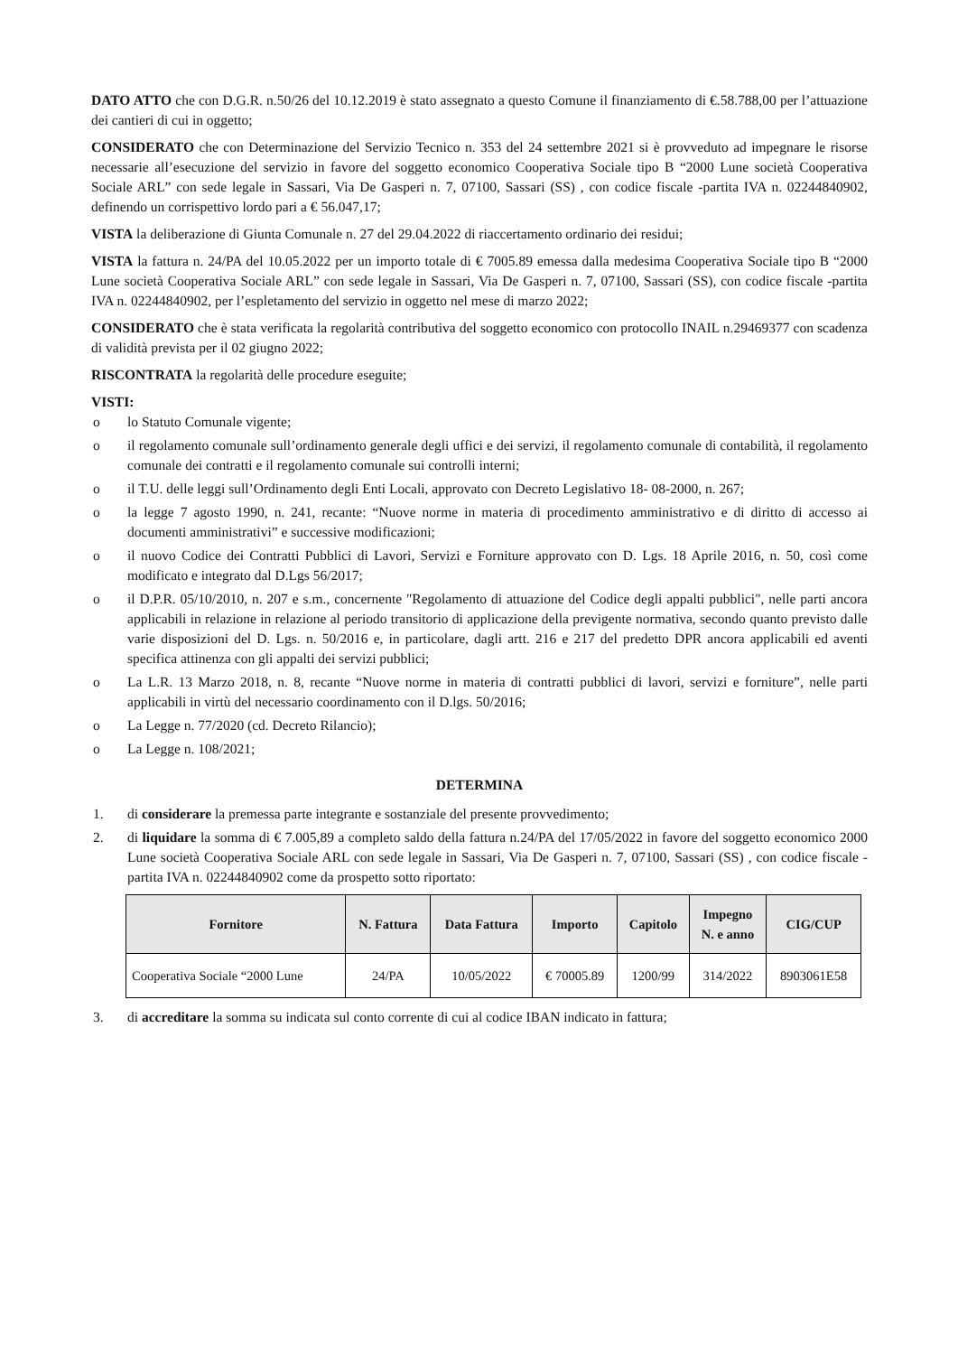DATO ATTO che con D.G.R. n.50/26 del 10.12.2019 è stato assegnato a questo Comune il finanziamento di €.58.788,00 per l’attuazione dei cantieri di cui in oggetto;
CONSIDERATO che con Determinazione del Servizio Tecnico n. 353 del 24 settembre 2021 si è provveduto ad impegnare le risorse necessarie all’esecuzione del servizio in favore del soggetto economico Cooperativa Sociale tipo B “2000 Lune società Cooperativa Sociale ARL” con sede legale in Sassari, Via De Gasperi n. 7, 07100, Sassari (SS) , con codice fiscale -partita IVA n. 02244840902, definendo un corrispettivo lordo pari a € 56.047,17;
VISTA la deliberazione di Giunta Comunale n. 27 del 29.04.2022 di riaccertamento ordinario dei residui;
VISTA la fattura n. 24/PA del 10.05.2022 per un importo totale di € 7005.89 emessa dalla medesima Cooperativa Sociale tipo B “2000 Lune società Cooperativa Sociale ARL” con sede legale in Sassari, Via De Gasperi n. 7, 07100, Sassari (SS), con codice fiscale -partita IVA n. 02244840902, per l’espletamento del servizio in oggetto nel mese di marzo 2022;
CONSIDERATO che è stata verificata la regolarità contributiva del soggetto economico con protocollo INAIL n.29469377 con scadenza di validità prevista per il 02 giugno 2022;
RISCONTRATA la regolarità delle procedure eseguite;
VISTI:
o lo Statuto Comunale vigente;
o il regolamento comunale sull’ordinamento generale degli uffici e dei servizi, il regolamento comunale di contabilità, il regolamento comunale dei contratti e il regolamento comunale sui controlli interni;
o il T.U. delle leggi sull’Ordinamento degli Enti Locali, approvato con Decreto Legislativo 18- 08-2000, n. 267;
o la legge 7 agosto 1990, n. 241, recante: “Nuove norme in materia di procedimento amministrativo e di diritto di accesso ai documenti amministrativi” e successive modificazioni;
o il nuovo Codice dei Contratti Pubblici di Lavori, Servizi e Forniture approvato con D. Lgs. 18 Aprile 2016, n. 50, così come modificato e integrato dal D.Lgs 56/2017;
o il D.P.R. 05/10/2010, n. 207 e s.m., concernente "Regolamento di attuazione del Codice degli appalti pubblici", nelle parti ancora applicabili in relazione in relazione al periodo transitorio di applicazione della previgente normativa, secondo quanto previsto dalle varie disposizioni del D. Lgs. n. 50/2016 e, in particolare, dagli artt. 216 e 217 del predetto DPR ancora applicabili ed aventi specifica attinenza con gli appalti dei servizi pubblici;
o La L.R. 13 Marzo 2018, n. 8, recante “Nuove norme in materia di contratti pubblici di lavori, servizi e forniture”, nelle parti applicabili in virtù del necessario coordinamento con il D.lgs. 50/2016;
o La Legge n. 77/2020 (cd. Decreto Rilancio);
o La Legge n. 108/2021;
DETERMINA
1. di considerare la premessa parte integrante e sostanziale del presente provvedimento;
2. di liquidare la somma di € 7.005,89 a completo saldo della fattura n.24/PA del 17/05/2022 in favore del soggetto economico 2000 Lune società Cooperativa Sociale ARL con sede legale in Sassari, Via De Gasperi n. 7, 07100, Sassari (SS) , con codice fiscale -partita IVA n. 02244840902 come da prospetto sotto riportato:
| Fornitore | N. Fattura | Data Fattura | Importo | Capitolo | Impegno N. e anno | CIG/CUP |
| --- | --- | --- | --- | --- | --- | --- |
| Cooperativa Sociale “2000 Lune | 24/PA | 10/05/2022 | € 70005.89 | 1200/99 | 314/2022 | 8903061E58 |
3. di accreditare la somma su indicata sul conto corrente di cui al codice IBAN indicato in fattura;